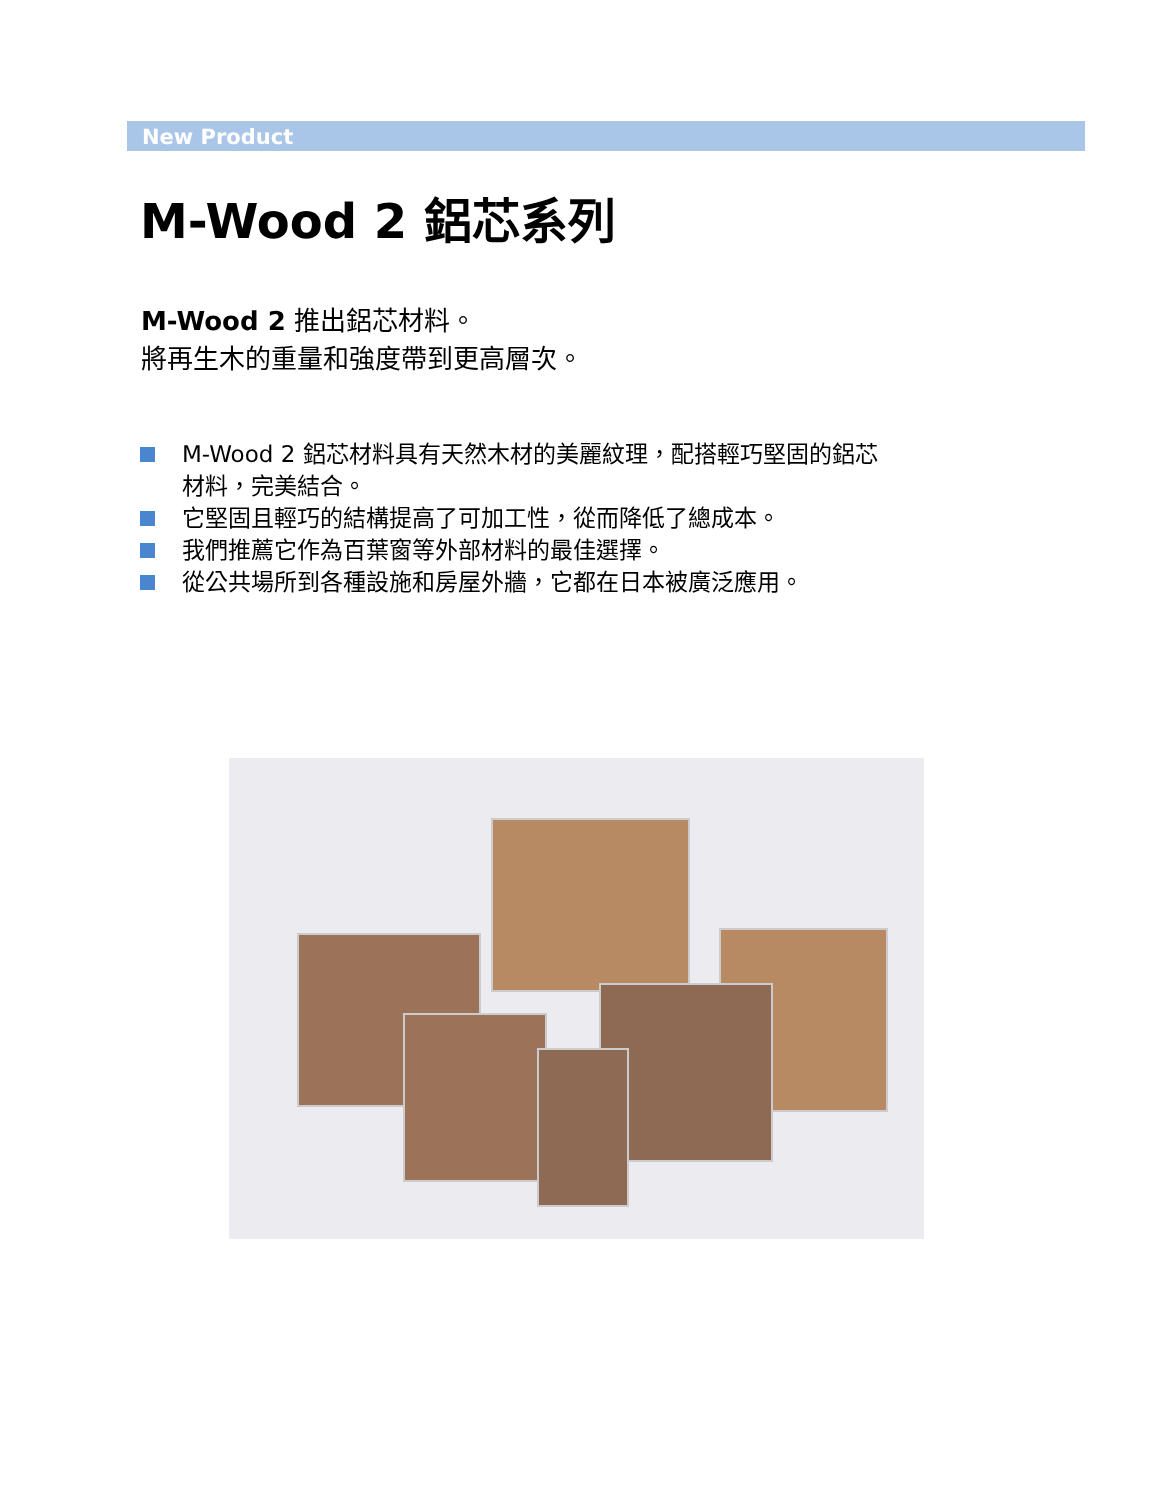New Product
M-Wood 2 鋁芯系列
M-Wood 2 推出鋁芯材料。
將再生木的重量和強度帶到更高層次。
M-Wood 2 鋁芯材料具有天然木材的美麗紋理，配搭輕巧堅固的鋁芯材料，完美結合。
它堅固且輕巧的結構提高了可加工性，從而降低了總成本。
我們推薦它作為百葉窗等外部材料的最佳選擇。
從公共場所到各種設施和房屋外牆，它都在日本被廣泛應用。